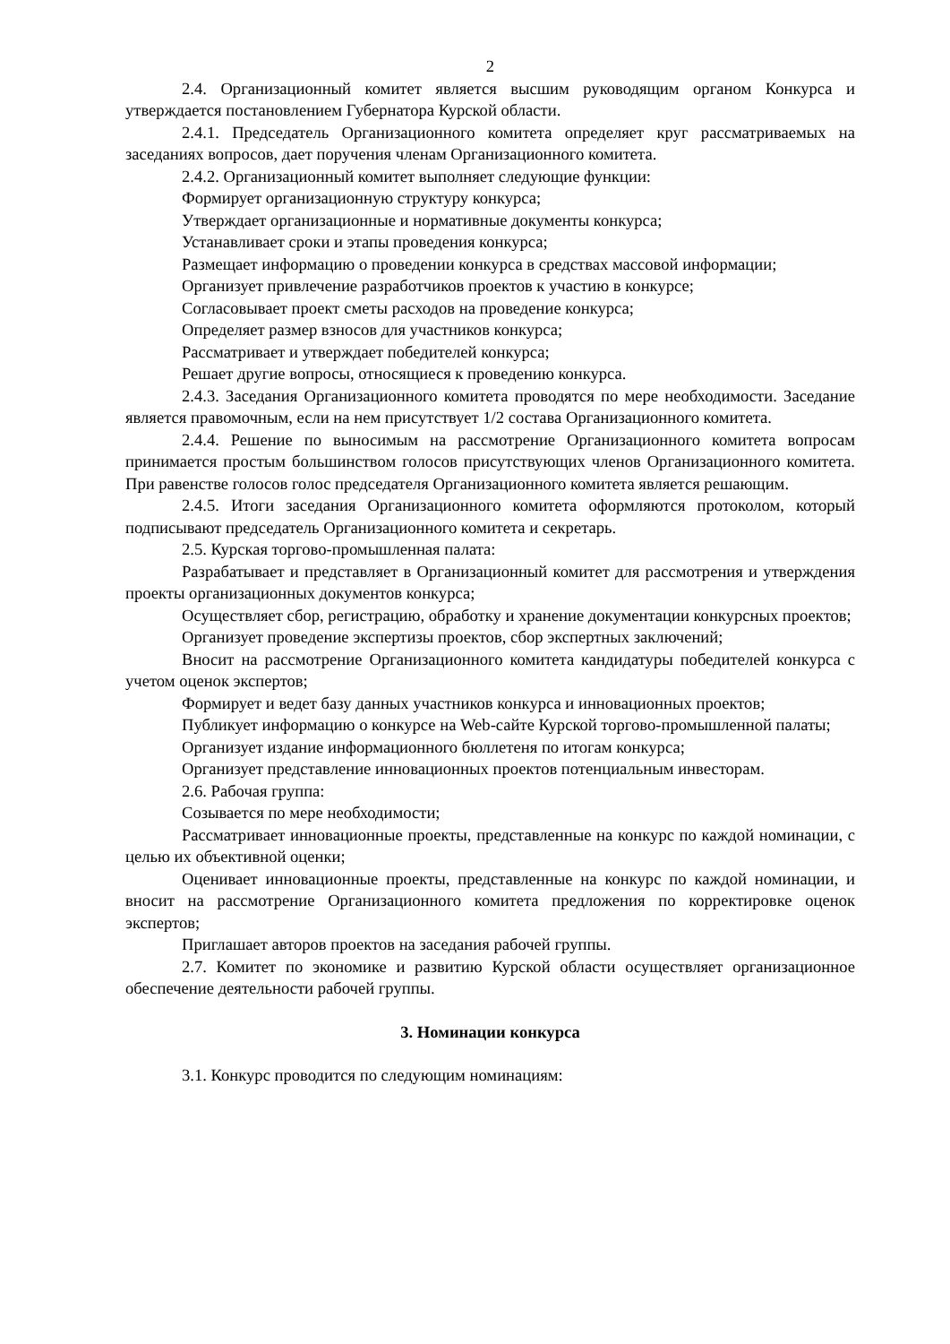2
2.4. Организационный комитет является высшим руководящим органом Конкурса и утверждается постановлением Губернатора Курской области.
2.4.1. Председатель Организационного комитета определяет круг рассматриваемых на заседаниях вопросов, дает поручения членам Организационного комитета.
2.4.2. Организационный комитет выполняет следующие функции:
Формирует организационную структуру конкурса;
Утверждает организационные и нормативные документы конкурса;
Устанавливает сроки и этапы проведения конкурса;
Размещает информацию о проведении конкурса в средствах массовой информации;
Организует привлечение разработчиков проектов к участию в конкурсе;
Согласовывает проект сметы расходов на проведение конкурса;
Определяет размер взносов для участников конкурса;
Рассматривает и утверждает победителей конкурса;
Решает другие вопросы, относящиеся к проведению конкурса.
2.4.3. Заседания Организационного комитета проводятся по мере необходимости. Заседание является правомочным, если на нем присутствует 1/2 состава Организационного комитета.
2.4.4. Решение по выносимым на рассмотрение Организационного комитета вопросам принимается простым большинством голосов присутствующих членов Организационного комитета. При равенстве голосов голос председателя Организационного комитета является решающим.
2.4.5. Итоги заседания Организационного комитета оформляются протоколом, который подписывают председатель Организационного комитета и секретарь.
2.5. Курская торгово-промышленная палата:
Разрабатывает и представляет в Организационный комитет для рассмотрения и утверждения проекты организационных документов конкурса;
Осуществляет сбор, регистрацию, обработку и хранение документации конкурсных проектов;
Организует проведение экспертизы проектов, сбор экспертных заключений;
Вносит на рассмотрение Организационного комитета кандидатуры победителей конкурса с учетом оценок экспертов;
Формирует и ведет базу данных участников конкурса и инновационных проектов;
Публикует информацию о конкурсе на Web-сайте Курской торгово-промышленной палаты;
Организует издание информационного бюллетеня по итогам конкурса;
Организует представление инновационных проектов потенциальным инвесторам.
2.6. Рабочая группа:
Созывается по мере необходимости;
Рассматривает инновационные проекты, представленные на конкурс по каждой номинации, с целью их объективной оценки;
Оценивает инновационные проекты, представленные на конкурс по каждой номинации, и вносит на рассмотрение Организационного комитета предложения по корректировке оценок экспертов;
Приглашает авторов проектов на заседания рабочей группы.
2.7. Комитет по экономике и развитию Курской области осуществляет организационное обеспечение деятельности рабочей группы.
3. Номинации конкурса
3.1. Конкурс проводится по следующим номинациям: